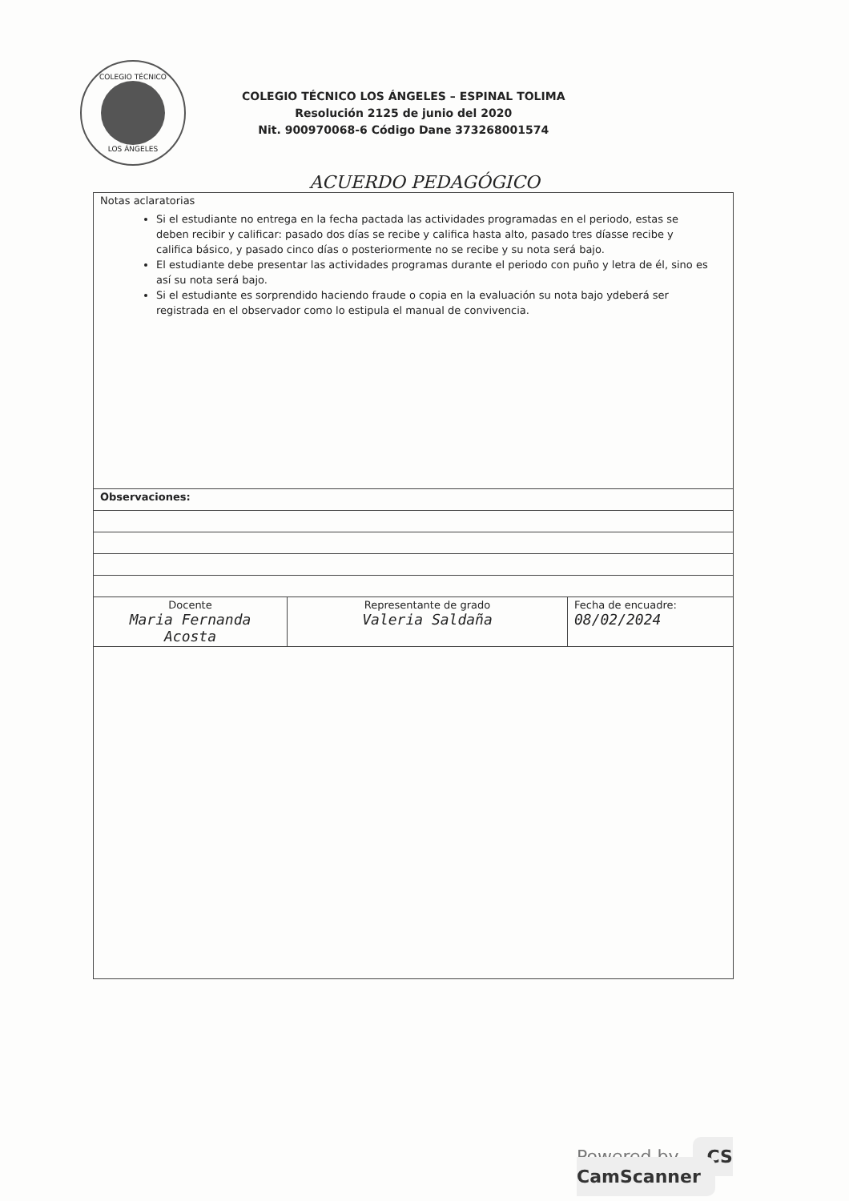COLEGIO TÉCNICO
LOS ÁNGELES
COLEGIO TÉCNICO LOS ÁNGELES – ESPINAL TOLIMA
Resolución 2125 de junio del 2020
Nit. 900970068-6 Código Dane 373268001574
ACUERDO PEDAGÓGICO
| Notas aclaratorias Si el estudiante no entrega en la fecha pactada las actividades programadas en el periodo, estas se deben recibir y calificar: pasado dos días se recibe y califica hasta alto, pasado tres díasse recibe y califica básico, y pasado cinco días o posteriormente no se recibe y su nota será bajo. El estudiante debe presentar las actividades programas durante el periodo con puño y letra de él, sino es así su nota será bajo. Si el estudiante es sorprendido haciendo fraude o copia en la evaluación su nota bajo ydeberá ser registrada en el observador como lo estipula el manual de convivencia. | | |
| Observaciones: | | |
| Docente Maria Fernanda Acosta | Representante de grado Valeria Saldaña | Fecha de encuadre: 08/02/2024 |
Powered by CS CamScanner